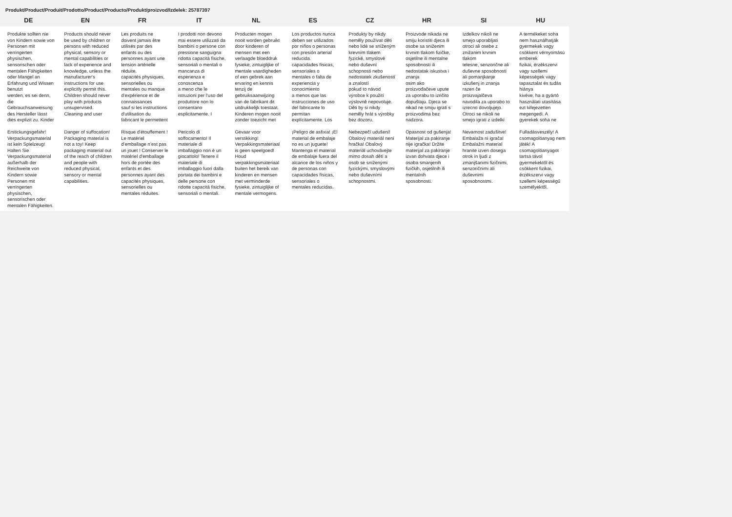Produkt/Product/Produit/Prodotto/Product/Producto/Produkt/proizvod/Izdelek: 25787397
| DE | EN | FR | IT | NL | ES | CZ | HR | SI | HU |
| --- | --- | --- | --- | --- | --- | --- | --- | --- | --- |
| Produkte sollten nie von Kindern sowie von Personen mit verringerten physischen, sensorischen oder mentalen Fähigkeiten oder Mangel an Erfahrung und Wissen benutzt werden, es sei denn, die Gebrauchsanweisung des Hersteller lässt dies explizit zu. Kinder | Products should never be used by children or persons with reduced physical, sensory or mental capabilities or lack of experience and knowledge, unless the manufacturer's instructions for use explicitly permit this. Children should never play with products unsupervised. Cleaning and user | Les produits ne doivent jamais être utilisés par des enfants ou des personnes ayant une tension artérielle réduite. capacités physiques, sensorielles ou mentales ou manque d’expérience et de connaissances sauf si les instructions d'utilisation du fabricant le permettent | I prodotti non devono mai essere utilizzati da bambini o persone con pressione sanguigna ridotta capacità fisiche, sensoriali o mentali o mancanza di esperienza e conoscenza a meno che le istruzioni per l'uso del produttore non lo consentano esplicitamente. I | Producten mogen nooit worden gebruikt door kinderen of mensen met een verlaagde bloeddruk fysieke, zintuiglijke of mentale vaardigheden of een gebrek aan ervaring en kennis tenzij de gebruiksaanwijzing van de fabrikant dit uitdrukkelijk toestaat. Kinderen mogen nooit zonder toezicht met | Los productos nunca deben ser utilizados por niños o personas con presión arterial reducida. capacidades físicas, sensoriales o mentales o falta de experiencia y conocimiento a menos que las instrucciones de uso del fabricante lo permitan explícitamente. Los | Produkty by nikdy neměly používat děti nebo lidé se sníženým krevním tlakem fyzické, smyslové nebo duševní schopnosti nebo nedostatek zkušeností a znalostí pokud to návod výrobce k použití výslovně nepovoluje. Děti by si nikdy neměly hrát s výrobky bez dozoru. | Proizvode nikada ne smiju koristiti djeca ili osobe sa sniženim krvnim tlakom fizičke, osjetilne ili mentalne sposobnosti ili nedostatak iskustva i znanja osim ako proizvođačeve upute za uporabu to izričito dopuštaju. Djeca se nikad ne smiju igrati s proizvodima bez nadzora. | Izdelkov nikoli ne smejo uporabljati otroci ali osebe z znižanim krvnim tlakom telesne, senzorične ali duševne sposobnosti ali pomanjkanje izkušenj in znanja razen če proizvajalčeva navodila za uporabo to izrecno dovoljujejo. Otroci se nikoli ne smejo igrati z izdelki | A termékeket soha nem használhatják gyermekek vagy csökkent vérnyomású emberek fizikai, érzékszervi vagy szellemi képességek vagy tapasztalat és tudás hiánya kivéve, ha a gyártó használati utasítása ezt kifejezetten megengedi. A gyerekek soha ne |
| Erstickungsgefahr! Verpackungsmaterial ist kein Spielzeug! Halten Sie Verpackungsmaterial außerhalb der Reichweite von Kindern sowie Personen mit verringerten physischen, sensorischen oder mentalen Fähigkeiten. | Danger of suffocation! Packaging material is not a toy! Keep packaging material out of the reach of children and people with reduced physical, sensory or mental capabilities. | Risque d'étouffement ! Le matériel d’emballage n’est pas un jouet ! Conserver le matériel d'emballage hors de portée des enfants et des personnes ayant des capacités physiques, sensorielles ou mentales réduites. | Pericolo di soffocamento! Il materiale di imballaggio non è un giocattolo! Tenere il materiale di imballaggio fuori dalla portata dei bambini e delle persone con ridotte capacità fisiche, sensoriali o mentali. | Gevaar voor verstikking! Verpakkingsmateriaal is geen speelgoed! Houd verpakkingsmateriaal buiten het bereik van kinderen en mensen met verminderde fysieke, zintuiglijke of mentale vermogens. | ¡Peligro de asfixia! ¡El material de embalaje no es un juguete! Mantenga el material de embalaje fuera del alcance de los niños y de personas con capacidades físicas, sensoriales o mentales reducidas. | Nebezpečí udušení! Obalový materiál není hračka! Obalový materiál uchovávejte mimo dosah dětí a osob se sníženými fyzickými, smyslovými nebo duševními schopnostmi. | Opasnost od gušenja! Materijal za pakiranje nije igračka! Držite materijal za pakiranje izvan dohvata djece i osoba smanjenih fizičkih, osjetilnih ili mentalnih sposobnosti. | Nevarnost zadušitve! Embalaža ni igrača! Embalažni material hranite izven dosega otrok in ljudi z zmanjšanimi fizičnimi, senzoričnimi ali duševnimi sposobnostmi. | Fulladásveszély! A csomagolóanyag nem játék! A csomagolóanyagot tartsa távol gyermekektől és csökkent fizikai, érzékszervi vagy szellemi képességű személyektől. |